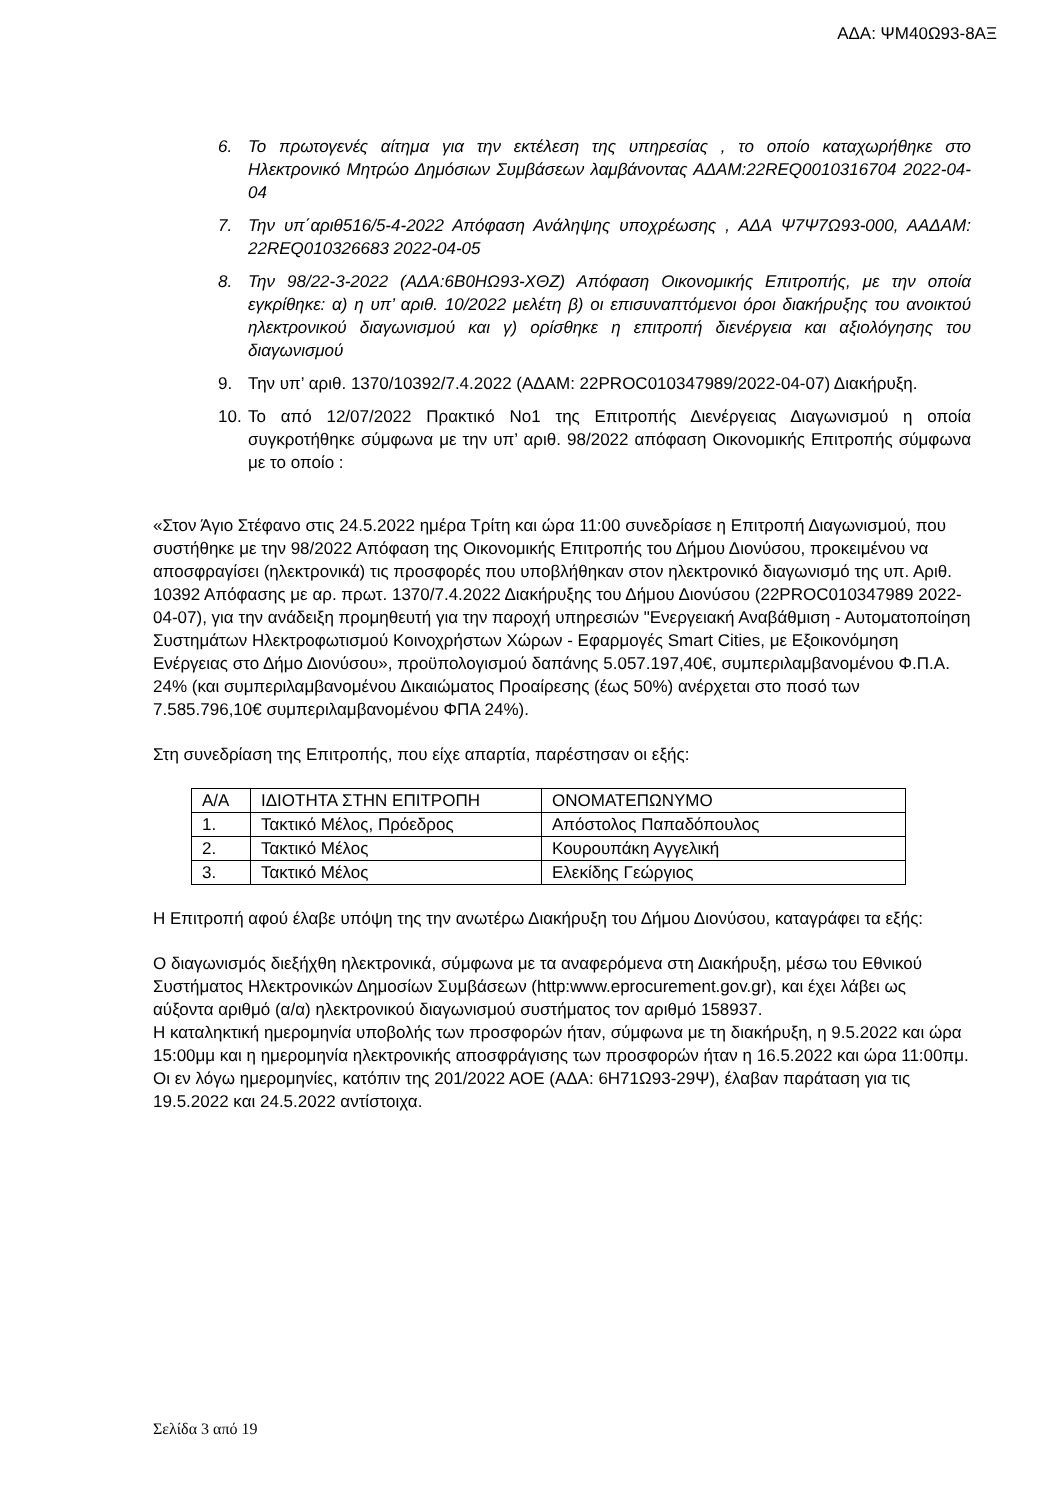ΑΔΑ: ΨΜ40Ω93-8ΑΞ
6. Το πρωτογενές αίτημα για την εκτέλεση της υπηρεσίας , το οποίο καταχωρήθηκε στο Ηλεκτρονικό Μητρώο Δημόσιων Συμβάσεων λαμβάνοντας ΑΔΑΜ:22REQ0010316704 2022-04-04
7. Την υπ΄αριθ516/5-4-2022 Απόφαση Ανάληψης υποχρέωσης , ΑΔΑ Ψ7Ψ7Ω93-000, ΑΑΔΑΜ: 22REQ010326683 2022-04-05
8. Την 98/22-3-2022 (ΑΔΑ:6Β0ΗΩ93-ΧΘΖ) Απόφαση Οικονομικής Επιτροπής, με την οποία εγκρίθηκε: α) η υπ’ αριθ. 10/2022 μελέτη β) οι επισυναπτόμενοι όροι διακήρυξης του ανοικτού ηλεκτρονικού διαγωνισμού και γ) ορίσθηκε η επιτροπή διενέργεια και αξιολόγησης του διαγωνισμού
9. Την υπ’ αριθ. 1370/10392/7.4.2022 (ΑΔΑΜ: 22PROC010347989/2022-04-07) Διακήρυξη.
10. Το από 12/07/2022 Πρακτικό Νο1 της Επιτροπής Διενέργειας Διαγωνισμού η οποία συγκροτήθηκε σύμφωνα με την υπ’ αριθ. 98/2022 απόφαση Οικονομικής Επιτροπής σύμφωνα με το οποίο :
«Στον Άγιο Στέφανο στις 24.5.2022 ημέρα Τρίτη και ώρα 11:00 συνεδρίασε η Επιτροπή Διαγωνισμού, που συστήθηκε με την 98/2022 Απόφαση της Οικονομικής Επιτροπής του Δήμου Διονύσου, προκειμένου να αποσφραγίσει (ηλεκτρονικά) τις προσφορές που υποβλήθηκαν στον ηλεκτρονικό διαγωνισμό της υπ. Αριθ. 10392 Απόφασης με αρ. πρωτ. 1370/7.4.2022 Διακήρυξης του Δήμου Διονύσου (22PROC010347989 2022-04-07), για την ανάδειξη προμηθευτή για την παροχή υπηρεσιών "Ενεργειακή Αναβάθμιση - Αυτοματοποίηση Συστημάτων Ηλεκτροφωτισμού Κοινοχρήστων Χώρων - Εφαρμογές Smart Cities, με Εξοικονόμηση Ενέργειας στο Δήμο Διονύσου», προϋπολογισμού δαπάνης 5.057.197,40€, συμπεριλαμβανομένου Φ.Π.Α. 24% (και συμπεριλαμβανομένου Δικαιώματος Προαίρεσης (έως 50%) ανέρχεται στο ποσό των 7.585.796,10€ συμπεριλαμβανομένου ΦΠΑ 24%).
Στη συνεδρίαση της Επιτροπής, που είχε απαρτία, παρέστησαν οι εξής:
| Α/Α | ΙΔΙΟΤΗΤΑ ΣΤΗΝ ΕΠΙΤΡΟΠΗ | ΟΝΟΜΑΤΕΠΩΝΥΜΟ |
| 1. | Τακτικό Μέλος, Πρόεδρος | Απόστολος Παπαδόπουλος |
| 2. | Τακτικό Μέλος | Κουρουπάκη Αγγελική |
| 3. | Τακτικό Μέλος | Ελεκίδης Γεώργιος |
Η Επιτροπή αφού έλαβε υπόψη της την ανωτέρω Διακήρυξη του Δήμου Διονύσου, καταγράφει τα εξής:
Ο διαγωνισμός διεξήχθη ηλεκτρονικά, σύμφωνα με τα αναφερόμενα στη Διακήρυξη, μέσω του Εθνικού Συστήματος Ηλεκτρονικών Δημοσίων Συμβάσεων (http:www.eprocurement.gov.gr), και έχει λάβει ως αύξοντα αριθμό (α/α) ηλεκτρονικού διαγωνισμού συστήματος τον αριθμό 158937.
Η καταληκτική ημερομηνία υποβολής των προσφορών ήταν, σύμφωνα με τη διακήρυξη, η 9.5.2022 και ώρα 15:00μμ και η ημερομηνία ηλεκτρονικής αποσφράγισης των προσφορών ήταν η 16.5.2022 και ώρα 11:00πμ.
Οι εν λόγω ημερομηνίες, κατόπιν της 201/2022 ΑΟΕ (ΑΔΑ: 6Η71Ω93-29Ψ), έλαβαν παράταση για τις 19.5.2022 και 24.5.2022 αντίστοιχα.
Σελίδα 3 από 19